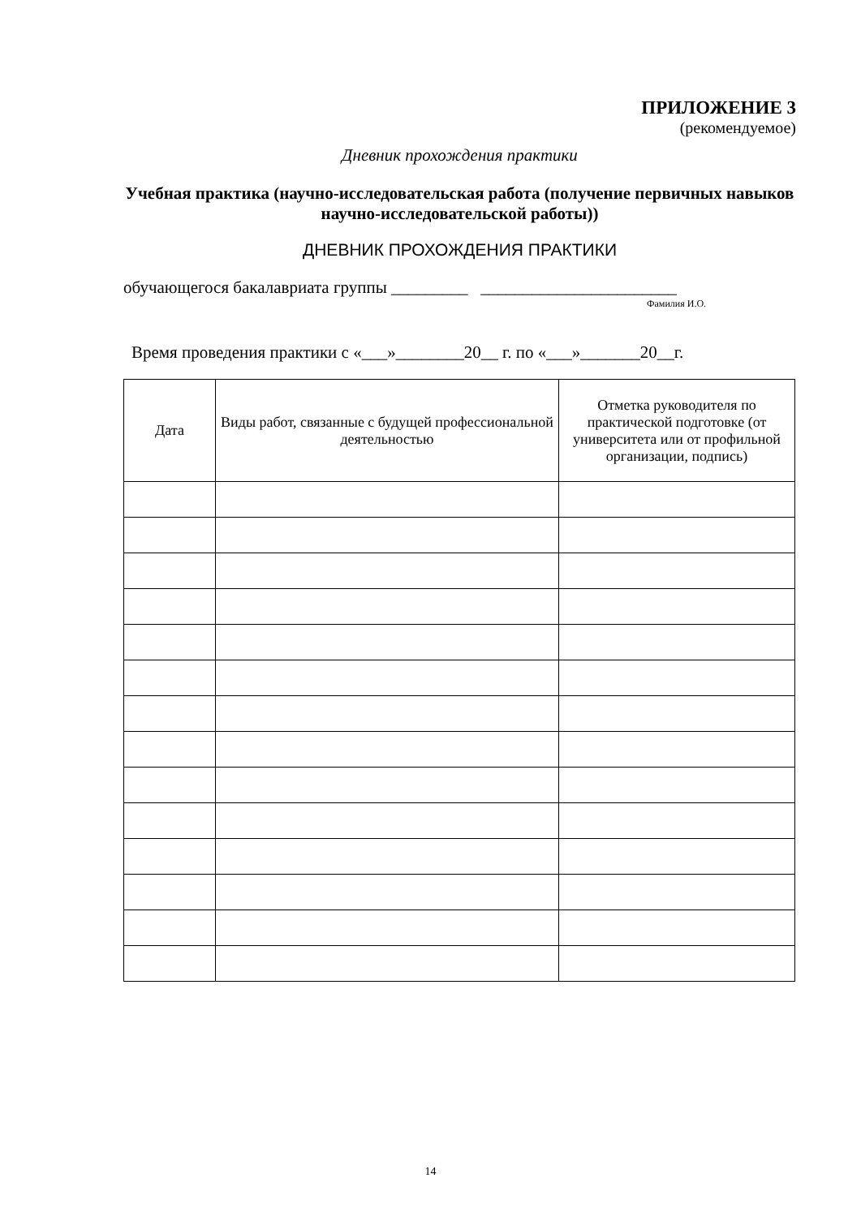ПРИЛОЖЕНИЕ 3
(рекомендуемое)
Дневник прохождения практики
Учебная практика (научно-исследовательская работа (получение первичных навыков научно-исследовательской работы))
ДНЕВНИК ПРОХОЖДЕНИЯ ПРАКТИКИ
обучающегося бакалавриата группы _________ _______________________
Фамилия И.О.
Время проведения практики с «___»________20__ г. по «___»_______20__г.
| Дата | Виды работ, связанные с будущей профессиональной деятельностью | Отметка руководителя по практической подготовке (от университета или от профильной организации, подпись) |
| --- | --- | --- |
14